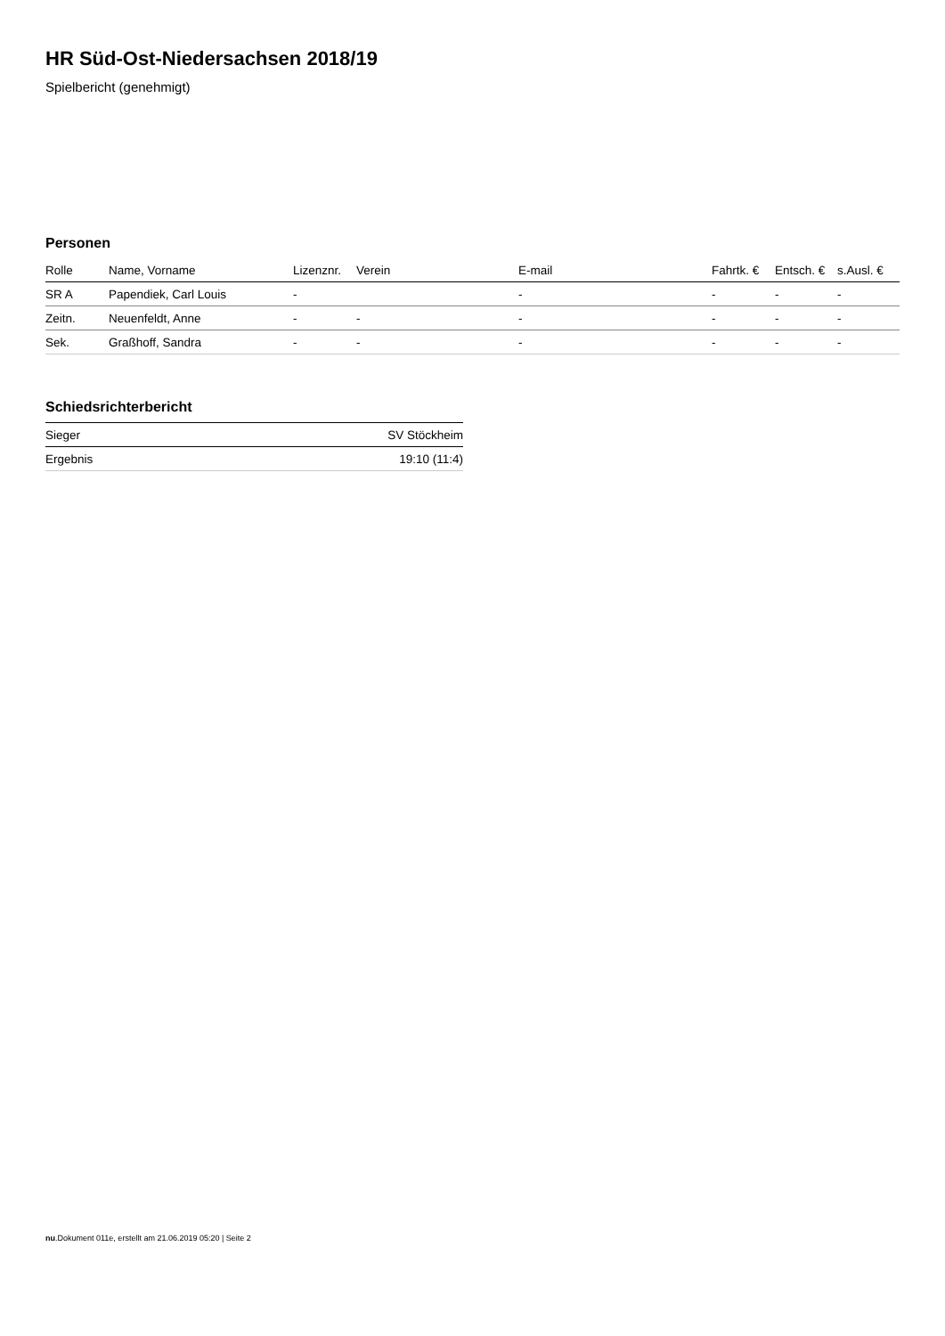HR Süd-Ost-Niedersachsen 2018/19
Spielbericht (genehmigt)
Personen
| Rolle | Name, Vorname | Lizenznr. | Verein | E-mail | Fahrtk. € | Entsch. € | s.Ausl. € |
| --- | --- | --- | --- | --- | --- | --- | --- |
| SR A | Papendiek, Carl Louis | - | | - | - | - | - |
| Zeitn. | Neuenfeldt, Anne | - | - | - | - | - | - |
| Sek. | Graßhoff, Sandra | - | - | - | - | - | - |
Schiedsrichterbericht
| Sieger | SV Stöckheim |
| Ergebnis | 19:10 (11:4) |
nu.Dokument 011e, erstellt am 21.06.2019 05:20 | Seite 2